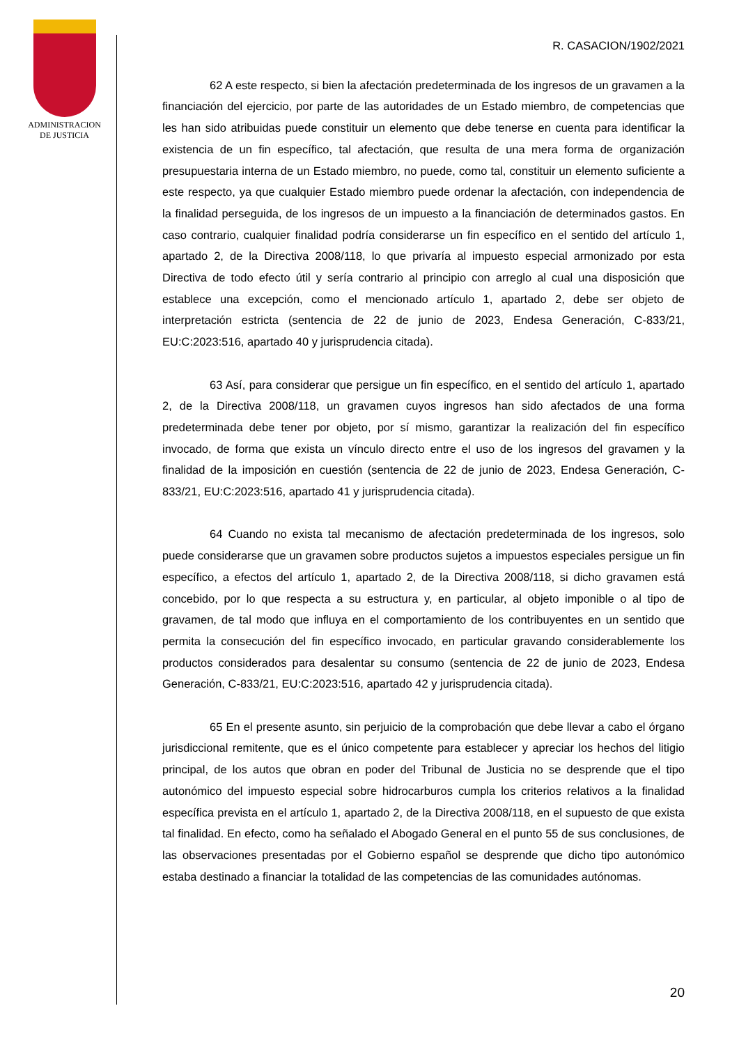ADMINISTRACION
DE JUSTICIA
R. CASACION/1902/2021
62 A este respecto, si bien la afectación predeterminada de los ingresos de un gravamen a la financiación del ejercicio, por parte de las autoridades de un Estado miembro, de competencias que les han sido atribuidas puede constituir un elemento que debe tenerse en cuenta para identificar la existencia de un fin específico, tal afectación, que resulta de una mera forma de organización presupuestaria interna de un Estado miembro, no puede, como tal, constituir un elemento suficiente a este respecto, ya que cualquier Estado miembro puede ordenar la afectación, con independencia de la finalidad perseguida, de los ingresos de un impuesto a la financiación de determinados gastos. En caso contrario, cualquier finalidad podría considerarse un fin específico en el sentido del artículo 1, apartado 2, de la Directiva 2008/118, lo que privaría al impuesto especial armonizado por esta Directiva de todo efecto útil y sería contrario al principio con arreglo al cual una disposición que establece una excepción, como el mencionado artículo 1, apartado 2, debe ser objeto de interpretación estricta (sentencia de 22 de junio de 2023, Endesa Generación, C-833/21, EU:C:2023:516, apartado 40 y jurisprudencia citada).
63 Así, para considerar que persigue un fin específico, en el sentido del artículo 1, apartado 2, de la Directiva 2008/118, un gravamen cuyos ingresos han sido afectados de una forma predeterminada debe tener por objeto, por sí mismo, garantizar la realización del fin específico invocado, de forma que exista un vínculo directo entre el uso de los ingresos del gravamen y la finalidad de la imposición en cuestión (sentencia de 22 de junio de 2023, Endesa Generación, C-833/21, EU:C:2023:516, apartado 41 y jurisprudencia citada).
64 Cuando no exista tal mecanismo de afectación predeterminada de los ingresos, solo puede considerarse que un gravamen sobre productos sujetos a impuestos especiales persigue un fin específico, a efectos del artículo 1, apartado 2, de la Directiva 2008/118, si dicho gravamen está concebido, por lo que respecta a su estructura y, en particular, al objeto imponible o al tipo de gravamen, de tal modo que influya en el comportamiento de los contribuyentes en un sentido que permita la consecución del fin específico invocado, en particular gravando considerablemente los productos considerados para desalentar su consumo (sentencia de 22 de junio de 2023, Endesa Generación, C-833/21, EU:C:2023:516, apartado 42 y jurisprudencia citada).
65 En el presente asunto, sin perjuicio de la comprobación que debe llevar a cabo el órgano jurisdiccional remitente, que es el único competente para establecer y apreciar los hechos del litigio principal, de los autos que obran en poder del Tribunal de Justicia no se desprende que el tipo autonómico del impuesto especial sobre hidrocarburos cumpla los criterios relativos a la finalidad específica prevista en el artículo 1, apartado 2, de la Directiva 2008/118, en el supuesto de que exista tal finalidad. En efecto, como ha señalado el Abogado General en el punto 55 de sus conclusiones, de las observaciones presentadas por el Gobierno español se desprende que dicho tipo autonómico estaba destinado a financiar la totalidad de las competencias de las comunidades autónomas.
20